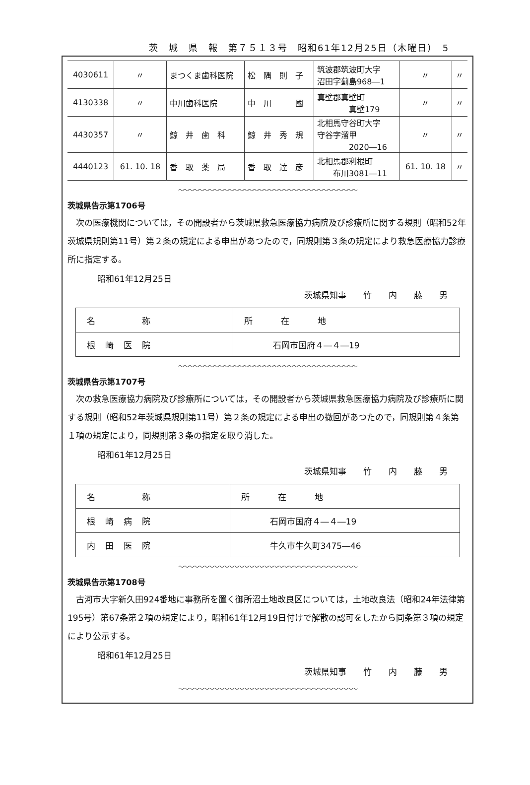茨　城　県　報　第７５１３号　昭和61年12月25日（木曜日）　5
| 4030611 | 〃 | まつくま歯科医院 | 松 隅 則 子 | 筑波郡筑波町大字 沼田字蓟島968―1 | 〃 | 〃 |
| 4130338 | 〃 | 中川歯科医院 | 中 川 國 | 真壁郡真壁町 真壁179 | 〃 | 〃 |
| 4430357 | 〃 | 鯨 井 歯 科 | 鯨 井 秀 規 | 北相馬守谷町大字 守谷字溜甲 2020―16 | 〃 | 〃 |
| 4440123 | 61. 10. 18 | 香 取 薬 局 | 香 取 達 彦 | 北相馬郡利根町 布川3081―11 | 61. 10. 18 | 〃 |
〜〜〜〜〜〜〜〜〜〜〜〜〜〜〜〜〜〜〜〜〜〜〜〜〜〜〜〜〜〜〜〜〜〜〜〜
茨城県告示第1706号
次の医療機関については，その開設者から茨城県救急医療協力病院及び診療所に関する規則（昭和52年茨城県規則第11号）第２条の規定による申出があつたので，同規則第３条の規定により救急医療協力診療所に指定する。
昭和61年12月25日
茨城県知事　　竹　　内　　藤　　男
| 名 称 | 所 在 地 |
| 根崎医院 | 石岡市国府４―４―19 |
〜〜〜〜〜〜〜〜〜〜〜〜〜〜〜〜〜〜〜〜〜〜〜〜〜〜〜〜〜〜〜〜〜〜〜〜
茨城県告示第1707号
次の救急医療協力病院及び診療所については，その開設者から茨城県救急医療協力病院及び診療所に関する規則（昭和52年茨城県規則第11号）第２条の規定による申出の撤回があつたので，同規則第４条第１項の規定により，同規則第３条の指定を取り消した。
昭和61年12月25日
茨城県知事　　竹　　内　　藤　　男
| 名 称 | 所 在 地 |
| 根崎病院 | 石岡市国府４―４―19 |
| 内田医院 | 牛久市牛久町3475―46 |
〜〜〜〜〜〜〜〜〜〜〜〜〜〜〜〜〜〜〜〜〜〜〜〜〜〜〜〜〜〜〜〜〜〜〜〜
茨城県告示第1708号
古河市大字新久田924番地に事務所を置く御所沼土地改良区については，土地改良法（昭和24年法律第195号）第67条第２項の規定により，昭和61年12月19日付けで解散の認可をしたから同条第３項の規定により公示する。
昭和61年12月25日
茨城県知事　　竹　　内　　藤　　男
〜〜〜〜〜〜〜〜〜〜〜〜〜〜〜〜〜〜〜〜〜〜〜〜〜〜〜〜〜〜〜〜〜〜〜〜